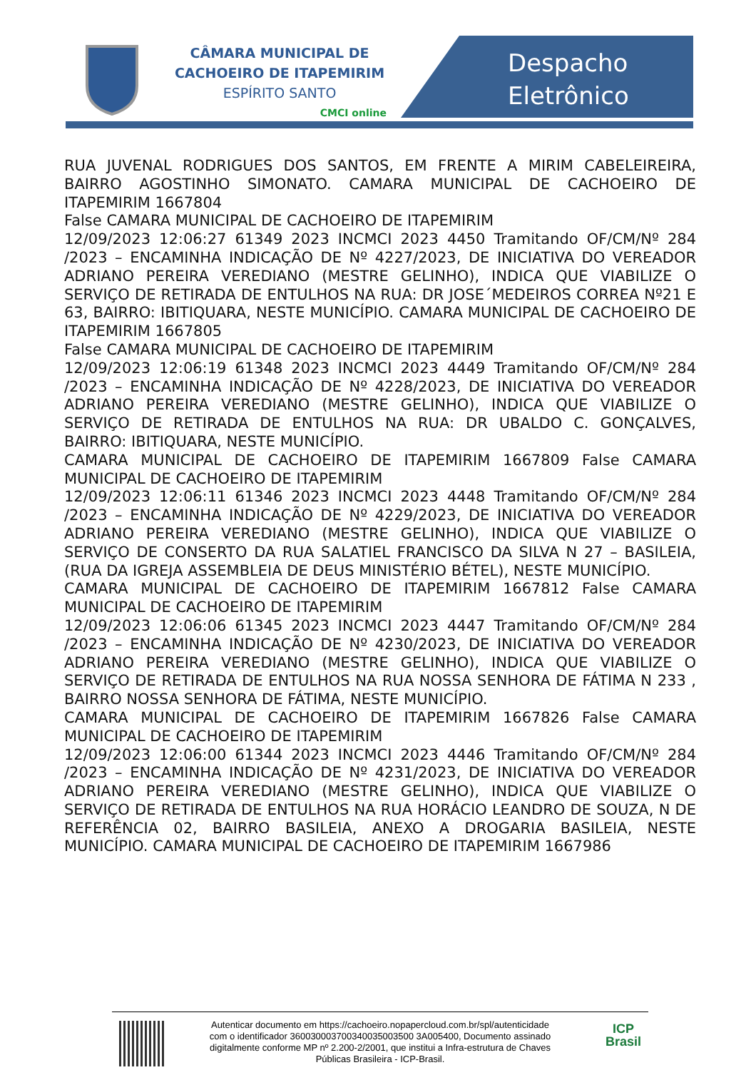CÂMARA MUNICIPAL DE
CACHOEIRO DE ITAPEMIRIM
ESPÍRITO SANTO
CMCI online
Despacho
Eletrônico
RUA JUVENAL RODRIGUES DOS SANTOS, EM FRENTE A MIRIM CABELEIREIRA, BAIRRO AGOSTINHO SIMONATO. CAMARA MUNICIPAL DE CACHOEIRO DE ITAPEMIRIM 1667804
False CAMARA MUNICIPAL DE CACHOEIRO DE ITAPEMIRIM
12/09/2023 12:06:27 61349 2023 INCMCI 2023 4450 Tramitando OF/CM/Nº 284 /2023 – ENCAMINHA INDICAÇÃO DE Nº 4227/2023, DE INICIATIVA DO VEREADOR ADRIANO PEREIRA VEREDIANO (MESTRE GELINHO), INDICA QUE VIABILIZE O SERVIÇO DE RETIRADA DE ENTULHOS NA RUA: DR JOSE´MEDEIROS CORREA Nº21 E 63, BAIRRO: IBITIQUARA, NESTE MUNICÍPIO. CAMARA MUNICIPAL DE CACHOEIRO DE ITAPEMIRIM 1667805
False CAMARA MUNICIPAL DE CACHOEIRO DE ITAPEMIRIM
12/09/2023 12:06:19 61348 2023 INCMCI 2023 4449 Tramitando OF/CM/Nº 284 /2023 – ENCAMINHA INDICAÇÃO DE Nº 4228/2023, DE INICIATIVA DO VEREADOR ADRIANO PEREIRA VEREDIANO (MESTRE GELINHO), INDICA QUE VIABILIZE O SERVIÇO DE RETIRADA DE ENTULHOS NA RUA: DR UBALDO C. GONÇALVES, BAIRRO: IBITIQUARA, NESTE MUNICÍPIO.
CAMARA MUNICIPAL DE CACHOEIRO DE ITAPEMIRIM 1667809 False CAMARA MUNICIPAL DE CACHOEIRO DE ITAPEMIRIM
12/09/2023 12:06:11 61346 2023 INCMCI 2023 4448 Tramitando OF/CM/Nº 284 /2023 – ENCAMINHA INDICAÇÃO DE Nº 4229/2023, DE INICIATIVA DO VEREADOR ADRIANO PEREIRA VEREDIANO (MESTRE GELINHO), INDICA QUE VIABILIZE O SERVIÇO DE CONSERTO DA RUA SALATIEL FRANCISCO DA SILVA N 27 – BASILEIA, (RUA DA IGREJA ASSEMBLEIA DE DEUS MINISTÉRIO BÉTEL), NESTE MUNICÍPIO.
CAMARA MUNICIPAL DE CACHOEIRO DE ITAPEMIRIM 1667812 False CAMARA MUNICIPAL DE CACHOEIRO DE ITAPEMIRIM
12/09/2023 12:06:06 61345 2023 INCMCI 2023 4447 Tramitando OF/CM/Nº 284 /2023 – ENCAMINHA INDICAÇÃO DE Nº 4230/2023, DE INICIATIVA DO VEREADOR ADRIANO PEREIRA VEREDIANO (MESTRE GELINHO), INDICA QUE VIABILIZE O SERVIÇO DE RETIRADA DE ENTULHOS NA RUA NOSSA SENHORA DE FÁTIMA N 233 , BAIRRO NOSSA SENHORA DE FÁTIMA, NESTE MUNICÍPIO.
CAMARA MUNICIPAL DE CACHOEIRO DE ITAPEMIRIM 1667826 False CAMARA MUNICIPAL DE CACHOEIRO DE ITAPEMIRIM
12/09/2023 12:06:00 61344 2023 INCMCI 2023 4446 Tramitando OF/CM/Nº 284 /2023 – ENCAMINHA INDICAÇÃO DE Nº 4231/2023, DE INICIATIVA DO VEREADOR ADRIANO PEREIRA VEREDIANO (MESTRE GELINHO), INDICA QUE VIABILIZE O SERVIÇO DE RETIRADA DE ENTULHOS NA RUA HORÁCIO LEANDRO DE SOUZA, N DE REFERÊNCIA 02, BAIRRO BASILEIA, ANEXO A DROGARIA BASILEIA, NESTE MUNICÍPIO. CAMARA MUNICIPAL DE CACHOEIRO DE ITAPEMIRIM 1667986
Autenticar documento em https://cachoeiro.nopapercloud.com.br/spl/autenticidade
com o identificador 360030003700340035003500 3A005400, Documento assinado
digitalmente conforme MP nº 2.200-2/2001, que institui a Infra-estrutura de Chaves
Públicas Brasileira - ICP-Brasil.
ICP
Brasil